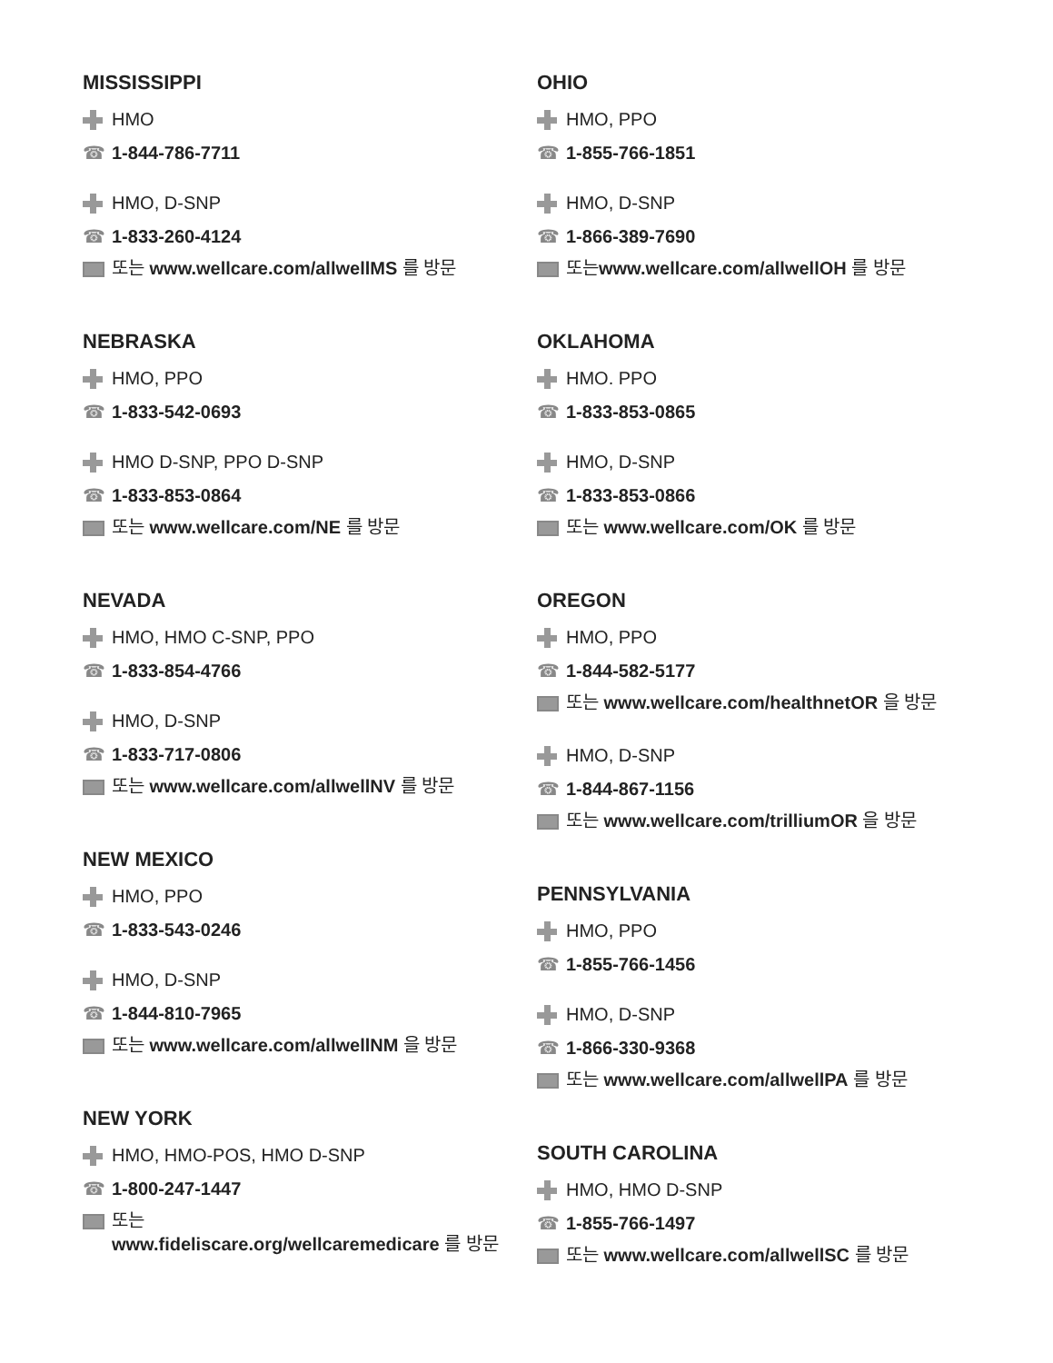MISSISSIPPI
HMO
☎ 1-844-786-7711
HMO, D-SNP
☎ 1-833-260-4124
또는 www.wellcare.com/allwellMS 를 방문
NEBRASKA
HMO, PPO
☎ 1-833-542-0693
HMO D-SNP, PPO D-SNP
☎ 1-833-853-0864
또는 www.wellcare.com/NE 를 방문
NEVADA
HMO, HMO C-SNP, PPO
☎ 1-833-854-4766
HMO, D-SNP
☎ 1-833-717-0806
또는 www.wellcare.com/allwellNV 를 방문
NEW MEXICO
HMO, PPO
☎ 1-833-543-0246
HMO, D-SNP
☎ 1-844-810-7965
또는 www.wellcare.com/allwellNM 을 방문
NEW YORK
HMO, HMO-POS, HMO D-SNP
☎ 1-800-247-1447
또는
www.fideliscare.org/wellcaremedicare 를 방문
OHIO
HMO, PPO
☎ 1-855-766-1851
HMO, D-SNP
☎ 1-866-389-7690
또는www.wellcare.com/allwellOH 를 방문
OKLAHOMA
HMO. PPO
☎ 1-833-853-0865
HMO, D-SNP
☎ 1-833-853-0866
또는 www.wellcare.com/OK 를 방문
OREGON
HMO, PPO
☎ 1-844-582-5177
또는 www.wellcare.com/healthnetOR 을 방문
HMO, D-SNP
☎ 1-844-867-1156
또는 www.wellcare.com/trilliumOR 을 방문
PENNSYLVANIA
HMO, PPO
☎ 1-855-766-1456
HMO, D-SNP
☎ 1-866-330-9368
또는 www.wellcare.com/allwellPA 를 방문
SOUTH CAROLINA
HMO, HMO D-SNP
☎ 1-855-766-1497
또는 www.wellcare.com/allwellSC 를 방문